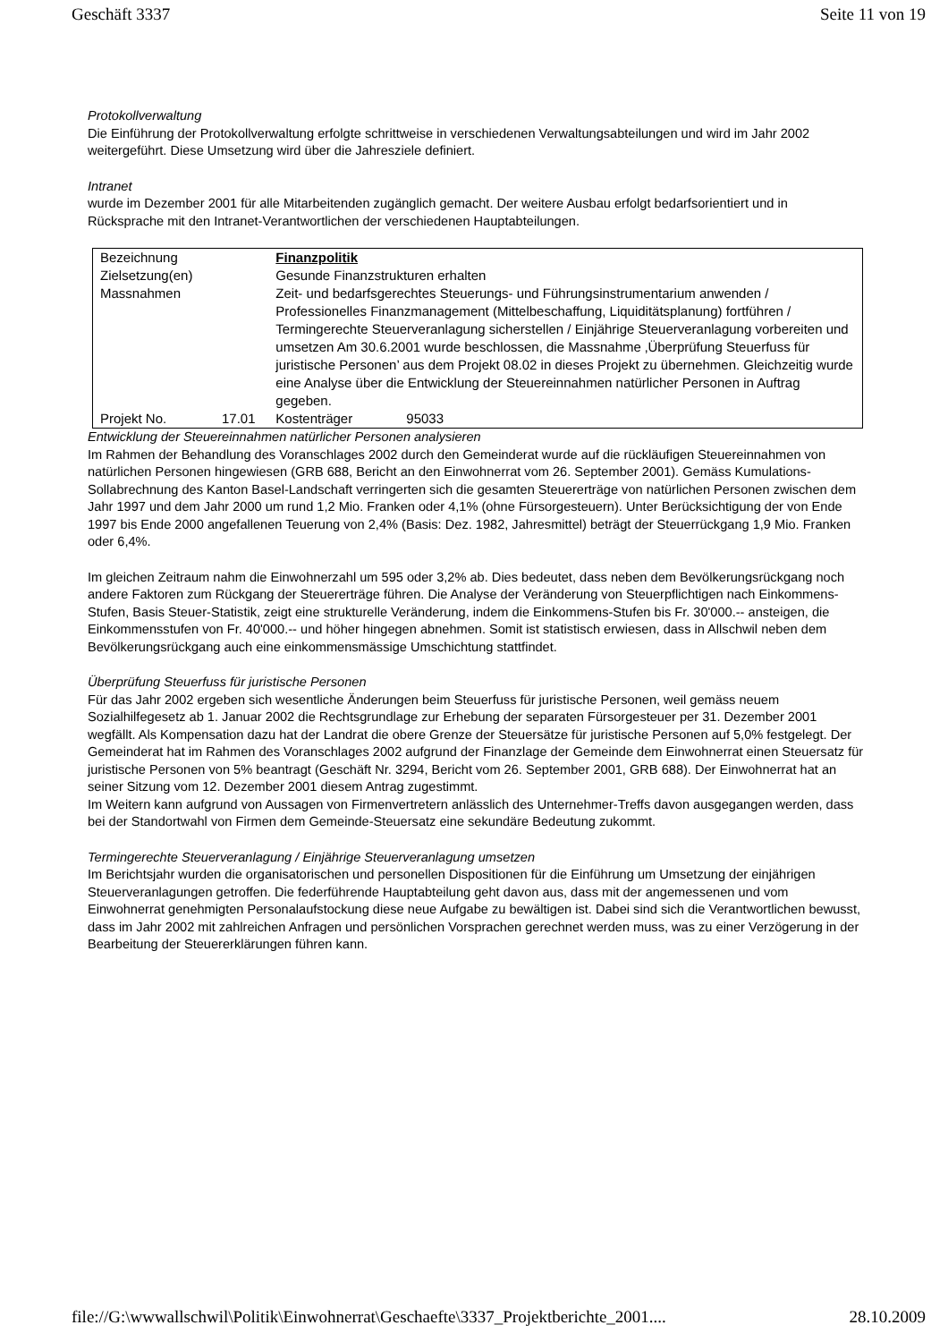Geschäft 3337 Seite 11 von 19
Protokollverwaltung
Die Einführung der Protokollverwaltung erfolgte schrittweise in verschiedenen Verwaltungsabteilungen und wird im Jahr 2002 weitergeführt. Diese Umsetzung wird über die Jahresziele definiert.
Intranet
wurde im Dezember 2001 für alle Mitarbeitenden zugänglich gemacht. Der weitere Ausbau erfolgt bedarfsorientiert und in Rücksprache mit den Intranet-Verantwortlichen der verschiedenen Hauptabteilungen.
| Bezeichnung | | Finanzpolitik | |
| Zielsetzung(en) | | Gesunde Finanzstrukturen erhalten | |
| Massnahmen | | Zeit- und bedarfsgerechtes Steuerungs- und Führungsinstrumentarium anwenden / Professionelles Finanzmanagement (Mittelbeschaffung, Liquiditätsplanung) fortführen / Termingerechte Steuerveranlagung sicherstellen / Einjährige Steuerveranlagung vorbereiten und umsetzen Am 30.6.2001 wurde beschlossen, die Massnahme ‚Überprüfung Steuerfuss für juristische Personen’ aus dem Projekt 08.02 in dieses Projekt zu übernehmen. Gleichzeitig wurde eine Analyse über die Entwicklung der Steuereinnahmen natürlicher Personen in Auftrag gegeben. | |
| Projekt No. | 17.01 | Kostenträger | 95033 |
Entwicklung der Steuereinnahmen natürlicher Personen analysieren
Im Rahmen der Behandlung des Voranschlages 2002 durch den Gemeinderat wurde auf die rückläufigen Steuereinnahmen von natürlichen Personen hingewiesen (GRB 688, Bericht an den Einwohnerrat vom 26. September 2001). Gemäss Kumulations-Sollabrechnung des Kanton Basel-Landschaft verringerten sich die gesamten Steuererträge von natürlichen Personen zwischen dem Jahr 1997 und dem Jahr 2000 um rund 1,2 Mio. Franken oder 4,1% (ohne Fürsorgesteuern). Unter Berücksichtigung der von Ende 1997 bis Ende 2000 angefallenen Teuerung von 2,4% (Basis: Dez. 1982, Jahresmittel) beträgt der Steuerrückgang 1,9 Mio. Franken oder 6,4%.
Im gleichen Zeitraum nahm die Einwohnerzahl um 595 oder 3,2% ab. Dies bedeutet, dass neben dem Bevölkerungsrückgang noch andere Faktoren zum Rückgang der Steuererträge führen. Die Analyse der Veränderung von Steuerpflichtigen nach Einkommens-Stufen, Basis Steuer-Statistik, zeigt eine strukturelle Veränderung, indem die Einkommens-Stufen bis Fr. 30'000.-- ansteigen, die Einkommensstufen von Fr. 40'000.-- und höher hingegen abnehmen. Somit ist statistisch erwiesen, dass in Allschwil neben dem Bevölkerungsrückgang auch eine einkommensmässige Umschichtung stattfindet.
Überprüfung Steuerfuss für juristische Personen
Für das Jahr 2002 ergeben sich wesentliche Änderungen beim Steuerfuss für juristische Personen, weil gemäss neuem Sozialhilfegesetz ab 1. Januar 2002 die Rechtsgrundlage zur Erhebung der separaten Fürsorgesteuer per 31. Dezember 2001 wegfällt. Als Kompensation dazu hat der Landrat die obere Grenze der Steuersätze für juristische Personen auf 5,0% festgelegt. Der Gemeinderat hat im Rahmen des Voranschlages 2002 aufgrund der Finanzlage der Gemeinde dem Einwohnerrat einen Steuersatz für juristische Personen von 5% beantragt (Geschäft Nr. 3294, Bericht vom 26. September 2001, GRB 688). Der Einwohnerrat hat an seiner Sitzung vom 12. Dezember 2001 diesem Antrag zugestimmt.
Im Weitern kann aufgrund von Aussagen von Firmenvertretern anlässlich des Unternehmer-Treffs davon ausgegangen werden, dass bei der Standortwahl von Firmen dem Gemeinde-Steuersatz eine sekundäre Bedeutung zukommt.
Termingerechte Steuerveranlagung / Einjährige Steuerveranlagung umsetzen
Im Berichtsjahr wurden die organisatorischen und personellen Dispositionen für die Einführung um Umsetzung der einjährigen Steuerveranlagungen getroffen. Die federführende Hauptabteilung geht davon aus, dass mit der angemessenen und vom Einwohnerrat genehmigten Personalaufstockung diese neue Aufgabe zu bewältigen ist. Dabei sind sich die Verantwortlichen bewusst, dass im Jahr 2002 mit zahlreichen Anfragen und persönlichen Vorsprachen gerechnet werden muss, was zu einer Verzögerung in der Bearbeitung der Steuererklärungen führen kann.
file://G:\wwwallschwil\Politik\Einwohnerrat\Geschaefte\3337_Projektberichte_2001.... 28.10.2009